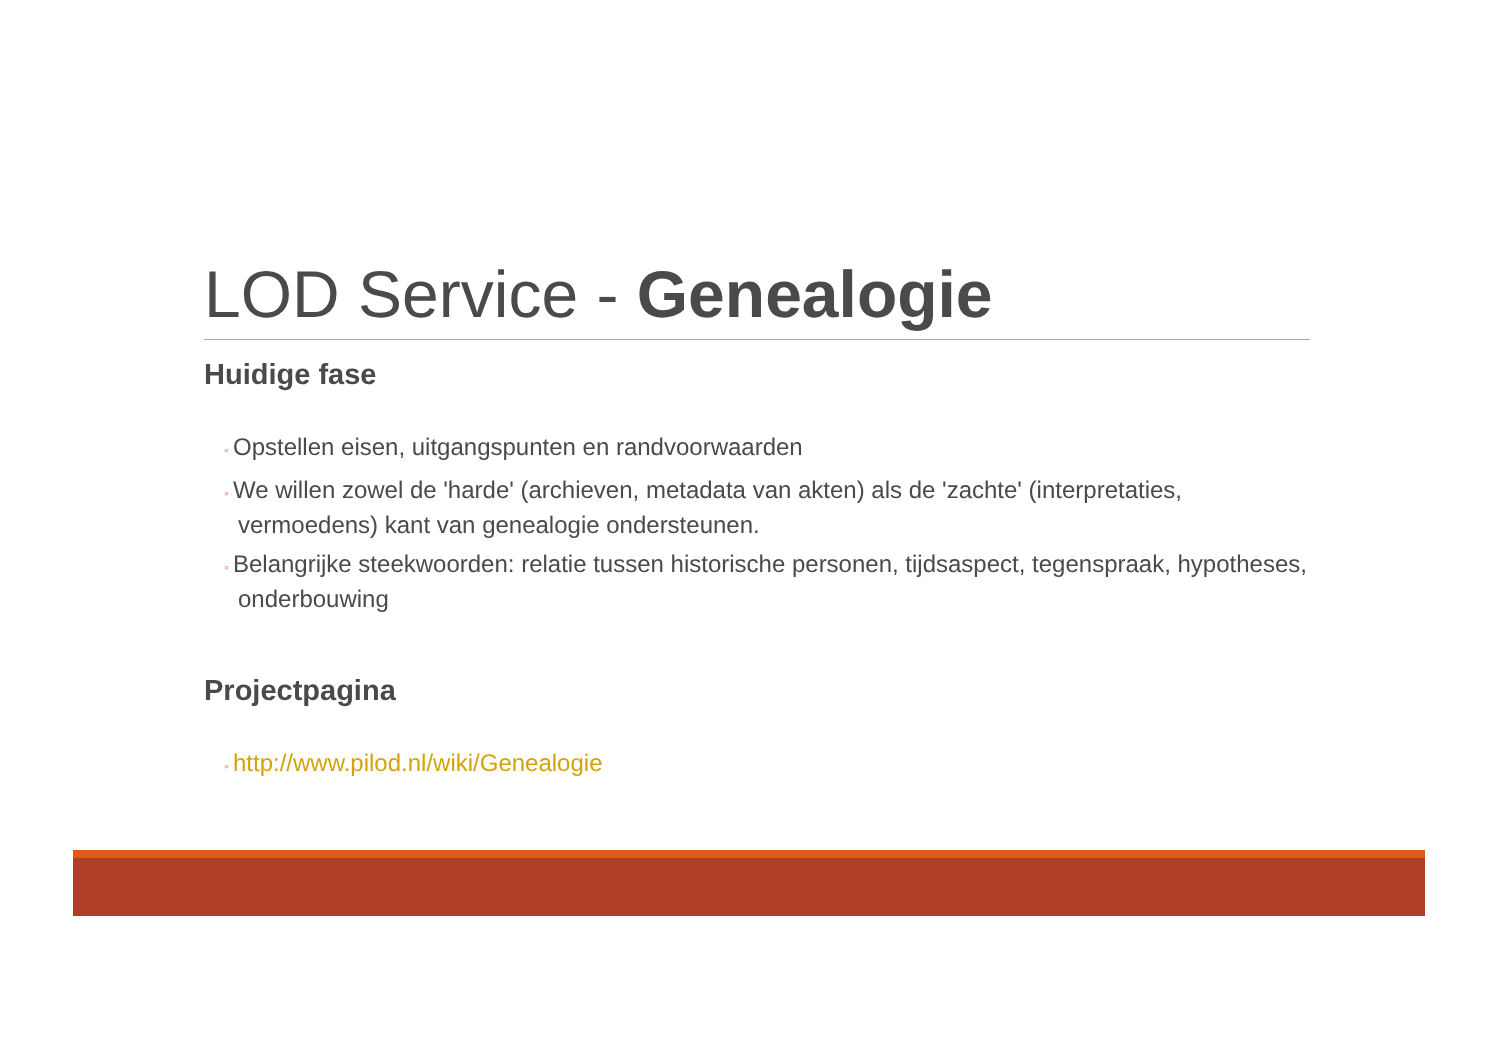LOD Service - Genealogie
Huidige fase
◦ Opstellen eisen, uitgangspunten en randvoorwaarden
◦ We willen zowel de 'harde' (archieven, metadata van akten) als de 'zachte' (interpretaties, vermoedens) kant van genealogie ondersteunen.
◦ Belangrijke steekwoorden: relatie tussen historische personen, tijdsaspect, tegenspraak, hypotheses, onderbouwing
Projectpagina
◦ http://www.pilod.nl/wiki/Genealogie